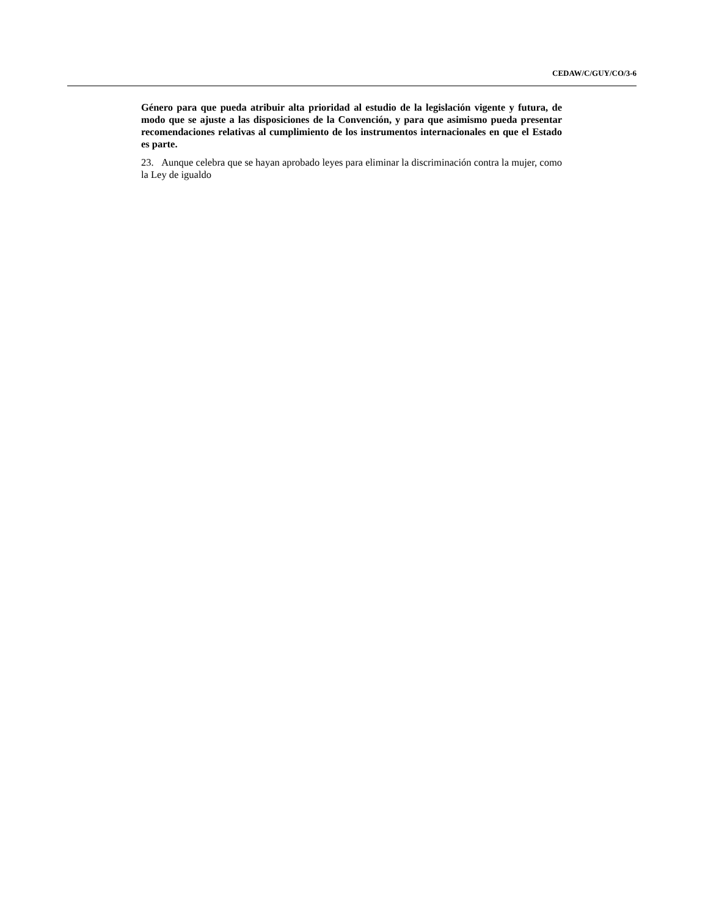CEDAW/C/GUY/CO/3-6
Género para que pueda atribuir alta prioridad al estudio de la legislación vigente y futura, de modo que se ajuste a las disposiciones de la Convención, y para que asimismo pueda presentar recomendaciones relativas al cumplimiento de los instrumentos internacionales en que el Estado es parte.
23. Aunque celebra que se hayan aprobado leyes para eliminar la discriminación contra la mujer, como la Ley de igualdo